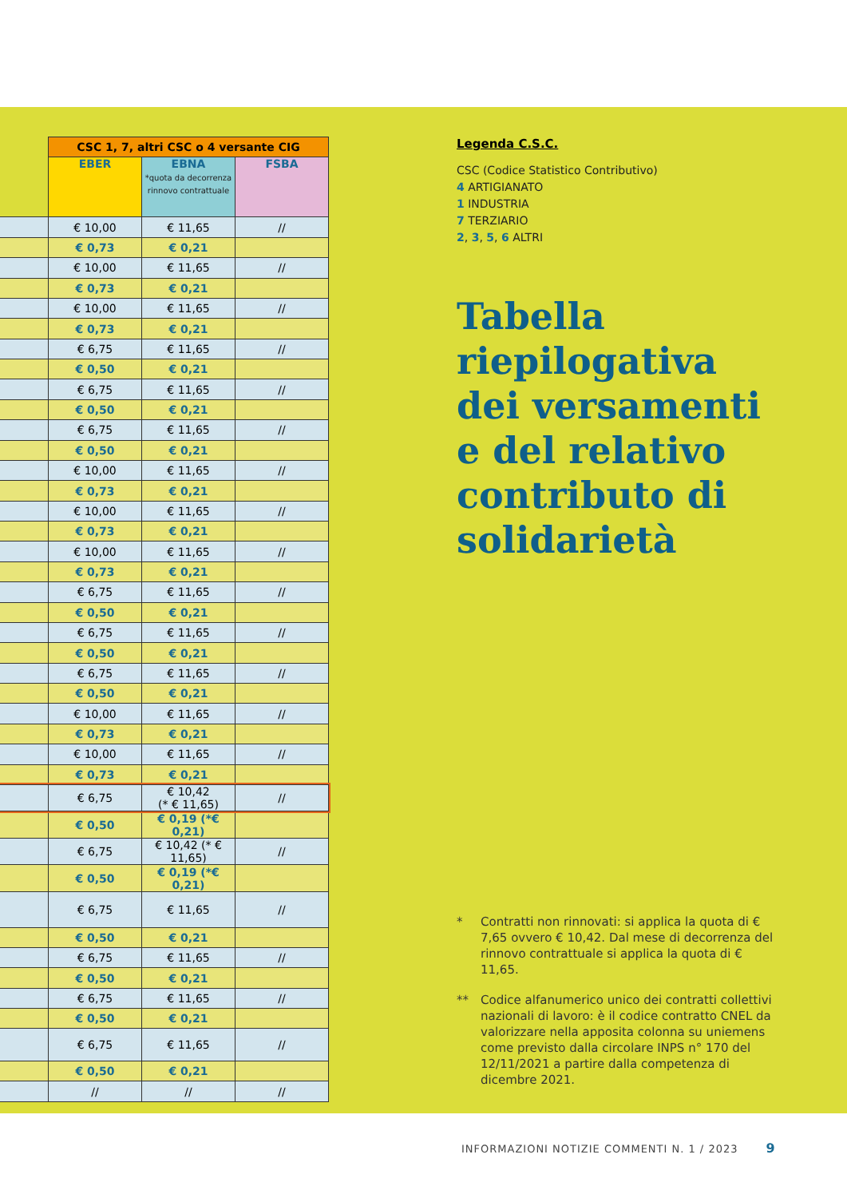| | CSC 1, 7, altri CSC o 4 versante CIG | | |
| | EBER | EBNA *quota da decorrenza rinnovo contrattuale | FSBA |
| | € 10,00 | € 11,65 | // |
| | € 0,73 | € 0,21 | |
| | € 10,00 | € 11,65 | // |
| | € 0,73 | € 0,21 | |
| | € 10,00 | € 11,65 | // |
| | € 0,73 | € 0,21 | |
| | € 6,75 | € 11,65 | // |
| | € 0,50 | € 0,21 | |
| | € 6,75 | € 11,65 | // |
| | € 0,50 | € 0,21 | |
| | € 6,75 | € 11,65 | // |
| | € 0,50 | € 0,21 | |
| | € 10,00 | € 11,65 | // |
| | € 0,73 | € 0,21 | |
| | € 10,00 | € 11,65 | // |
| | € 0,73 | € 0,21 | |
| | € 10,00 | € 11,65 | // |
| | € 0,73 | € 0,21 | |
| | € 6,75 | € 11,65 | // |
| | € 0,50 | € 0,21 | |
| | € 6,75 | € 11,65 | // |
| | € 0,50 | € 0,21 | |
| | € 6,75 | € 11,65 | // |
| | € 0,50 | € 0,21 | |
| | € 10,00 | € 11,65 | // |
| | € 0,73 | € 0,21 | |
| | € 10,00 | € 11,65 | // |
| | € 0,73 | € 0,21 | |
| | € 6,75 | € 10,42 (* € 11,65) | // |
| | € 0,50 | € 0,19 (*€ 0,21) | |
| | € 6,75 | € 10,42 (* € 11,65) | // |
| | € 0,50 | € 0,19 (*€ 0,21) | |
| | € 6,75 | € 11,65 | // |
| | € 0,50 | € 0,21 | |
| | € 6,75 | € 11,65 | // |
| | € 0,50 | € 0,21 | |
| | € 6,75 | € 11,65 | // |
| | € 0,50 | € 0,21 | |
| | € 6,75 | € 11,65 | // |
| | € 0,50 | € 0,21 | |
| | // | // | // |
Legenda C.S.C.
CSC (Codice Statistico Contributivo)
4 ARTIGIANATO
1 INDUSTRIA
7 TERZIARIO
2, 3, 5, 6 ALTRI
Tabella riepilogativa dei versamenti e del relativo contributo di solidarietà
* Contratti non rinnovati: si applica la quota di € 7,65 ovvero € 10,42. Dal mese di decorrenza del rinnovo contrattuale si applica la quota di € 11,65.
** Codice alfanumerico unico dei contratti collettivi nazionali di lavoro: è il codice contratto CNEL da valorizzare nella apposita colonna su uniemens come previsto dalla circolare INPS n° 170 del 12/11/2021 a partire dalla competenza di dicembre 2021.
INFORMAZIONI NOTIZIE COMMENTI N. 1 / 2023 9